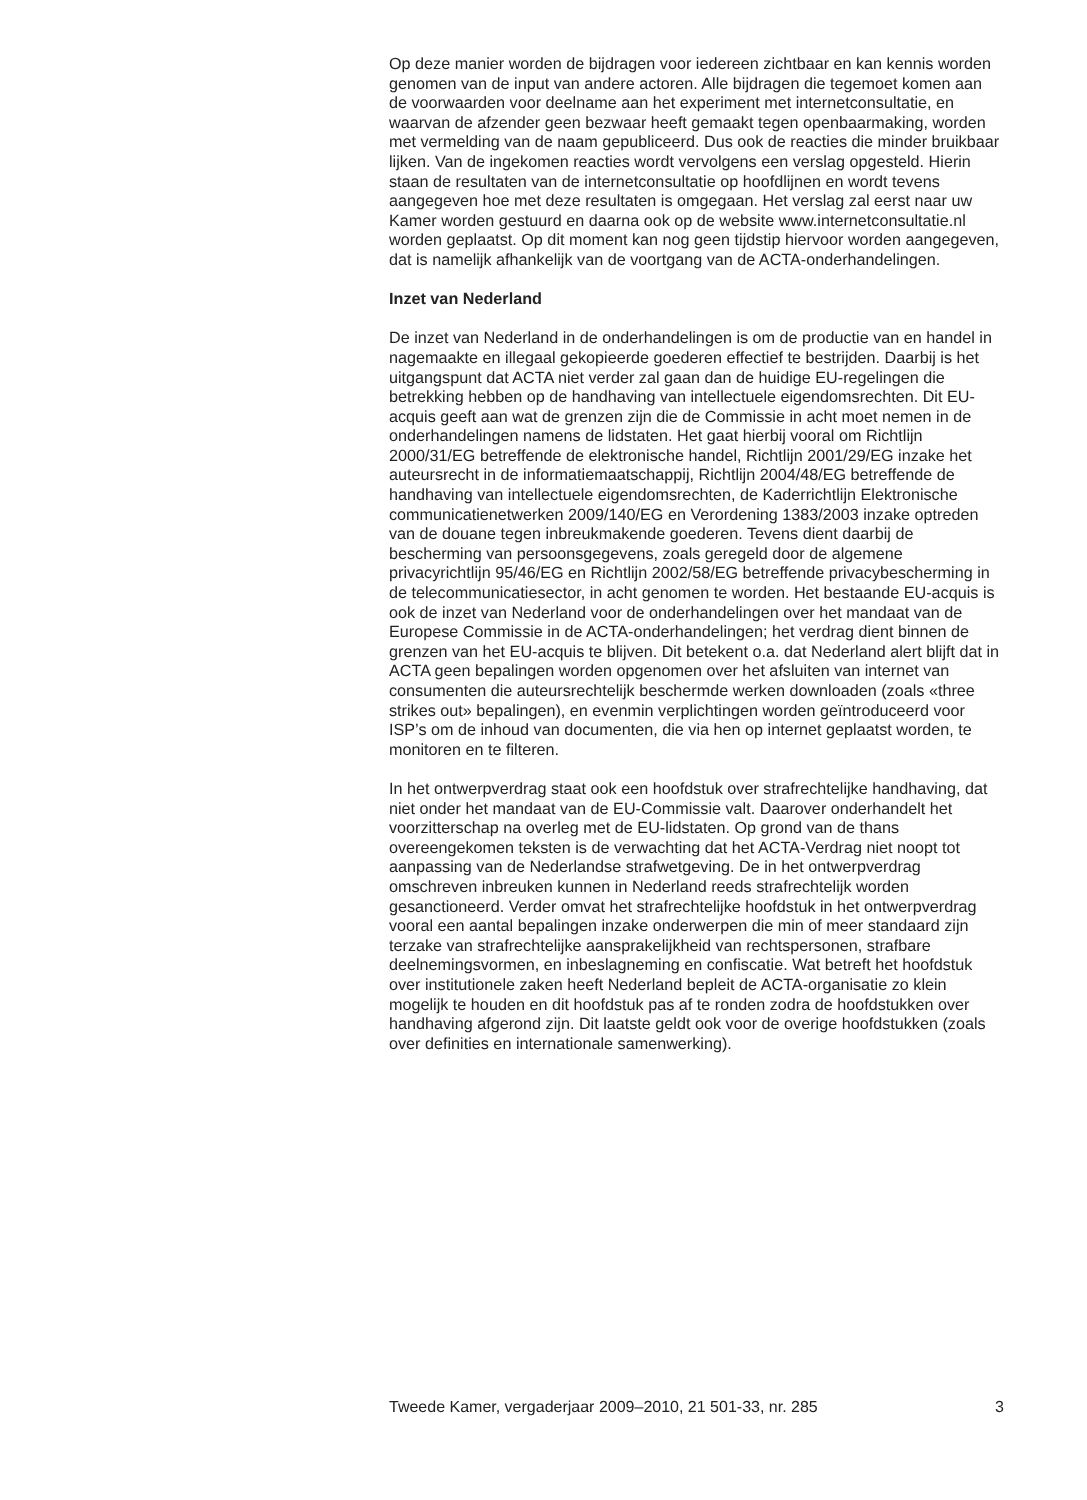Op deze manier worden de bijdragen voor iedereen zichtbaar en kan kennis worden genomen van de input van andere actoren. Alle bijdragen die tegemoet komen aan de voorwaarden voor deelname aan het experiment met internetconsultatie, en waarvan de afzender geen bezwaar heeft gemaakt tegen openbaarmaking, worden met vermelding van de naam gepubliceerd. Dus ook de reacties die minder bruikbaar lijken. Van de ingekomen reacties wordt vervolgens een verslag opgesteld. Hierin staan de resultaten van de internetconsultatie op hoofdlijnen en wordt tevens aangegeven hoe met deze resultaten is omgegaan. Het verslag zal eerst naar uw Kamer worden gestuurd en daarna ook op de website www.internetconsultatie.nl worden geplaatst. Op dit moment kan nog geen tijdstip hiervoor worden aangegeven, dat is namelijk afhankelijk van de voortgang van de ACTA-onderhandelingen.
Inzet van Nederland
De inzet van Nederland in de onderhandelingen is om de productie van en handel in nagemaakte en illegaal gekopieerde goederen effectief te bestrijden. Daarbij is het uitgangspunt dat ACTA niet verder zal gaan dan de huidige EU-regelingen die betrekking hebben op de handhaving van intellectuele eigendomsrechten. Dit EU-acquis geeft aan wat de grenzen zijn die de Commissie in acht moet nemen in de onderhandelingen namens de lidstaten. Het gaat hierbij vooral om Richtlijn 2000/31/EG betreffende de elektronische handel, Richtlijn 2001/29/EG inzake het auteursrecht in de informatiemaatschappij, Richtlijn 2004/48/EG betreffende de handhaving van intellectuele eigendomsrechten, de Kaderrichtlijn Elektronische communicatienetwerken 2009/140/EG en Verordening 1383/2003 inzake optreden van de douane tegen inbreukmakende goederen. Tevens dient daarbij de bescherming van persoonsgegevens, zoals geregeld door de algemene privacyrichtlijn 95/46/EG en Richtlijn 2002/58/EG betreffende privacybescherming in de telecommunicatiesector, in acht genomen te worden. Het bestaande EU-acquis is ook de inzet van Nederland voor de onderhandelingen over het mandaat van de Europese Commissie in de ACTA-onderhandelingen; het verdrag dient binnen de grenzen van het EU-acquis te blijven. Dit betekent o.a. dat Nederland alert blijft dat in ACTA geen bepalingen worden opgenomen over het afsluiten van internet van consumenten die auteursrechtelijk beschermde werken downloaden (zoals «three strikes out» bepalingen), en evenmin verplichtingen worden geïntroduceerd voor ISP’s om de inhoud van documenten, die via hen op internet geplaatst worden, te monitoren en te filteren.
In het ontwerpverdrag staat ook een hoofdstuk over strafrechtelijke handhaving, dat niet onder het mandaat van de EU-Commissie valt. Daarover onderhandelt het voorzitterschap na overleg met de EU-lidstaten. Op grond van de thans overeengekomen teksten is de verwachting dat het ACTA-Verdrag niet noopt tot aanpassing van de Nederlandse strafwetgeving. De in het ontwerpverdrag omschreven inbreuken kunnen in Nederland reeds strafrechtelijk worden gesanctioneerd. Verder omvat het strafrechtelijke hoofdstuk in het ontwerpverdrag vooral een aantal bepalingen inzake onderwerpen die min of meer standaard zijn terzake van strafrechtelijke aansprakelijkheid van rechtspersonen, strafbare deelnemingsvormen, en inbeslagneming en confiscatie. Wat betreft het hoofdstuk over institutionele zaken heeft Nederland bepleit de ACTA-organisatie zo klein mogelijk te houden en dit hoofdstuk pas af te ronden zodra de hoofdstukken over handhaving afgerond zijn. Dit laatste geldt ook voor de overige hoofdstukken (zoals over definities en internationale samenwerking).
Tweede Kamer, vergaderjaar 2009–2010, 21 501-33, nr. 285 3